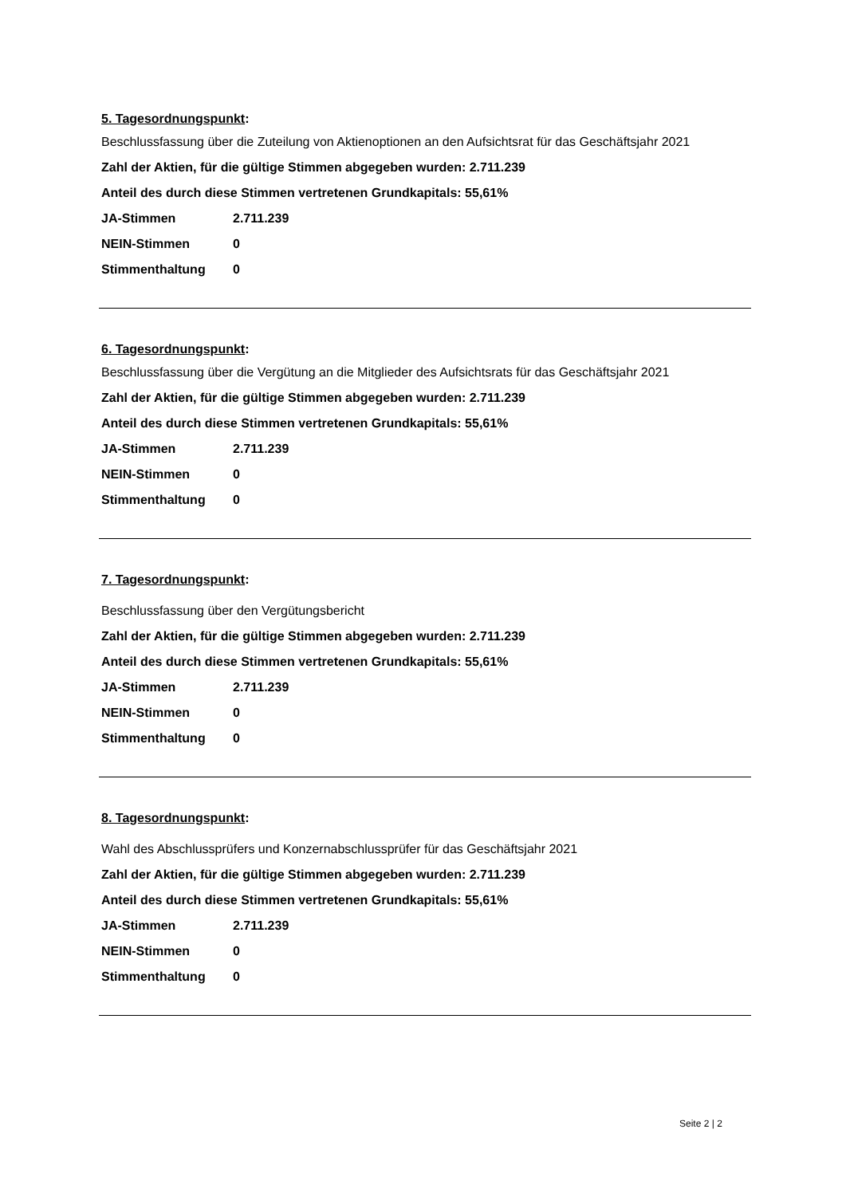5. Tagesordnungspunkt:
Beschlussfassung über die Zuteilung von Aktienoptionen an den Aufsichtsrat für das Geschäftsjahr 2021
Zahl der Aktien, für die gültige Stimmen abgegeben wurden: 2.711.239
Anteil des durch diese Stimmen vertretenen Grundkapitals: 55,61%
| JA-Stimmen | 2.711.239 |
| NEIN-Stimmen | 0 |
| Stimmenthaltung | 0 |
6. Tagesordnungspunkt:
Beschlussfassung über die Vergütung an die Mitglieder des Aufsichtsrats für das Geschäftsjahr 2021
Zahl der Aktien, für die gültige Stimmen abgegeben wurden: 2.711.239
Anteil des durch diese Stimmen vertretenen Grundkapitals: 55,61%
| JA-Stimmen | 2.711.239 |
| NEIN-Stimmen | 0 |
| Stimmenthaltung | 0 |
7. Tagesordnungspunkt:
Beschlussfassung über den Vergütungsbericht
Zahl der Aktien, für die gültige Stimmen abgegeben wurden: 2.711.239
Anteil des durch diese Stimmen vertretenen Grundkapitals: 55,61%
| JA-Stimmen | 2.711.239 |
| NEIN-Stimmen | 0 |
| Stimmenthaltung | 0 |
8. Tagesordnungspunkt:
Wahl des Abschlussprüfers und Konzernabschlussprüfer für das Geschäftsjahr 2021
Zahl der Aktien, für die gültige Stimmen abgegeben wurden: 2.711.239
Anteil des durch diese Stimmen vertretenen Grundkapitals: 55,61%
| JA-Stimmen | 2.711.239 |
| NEIN-Stimmen | 0 |
| Stimmenthaltung | 0 |
Seite 2 | 2